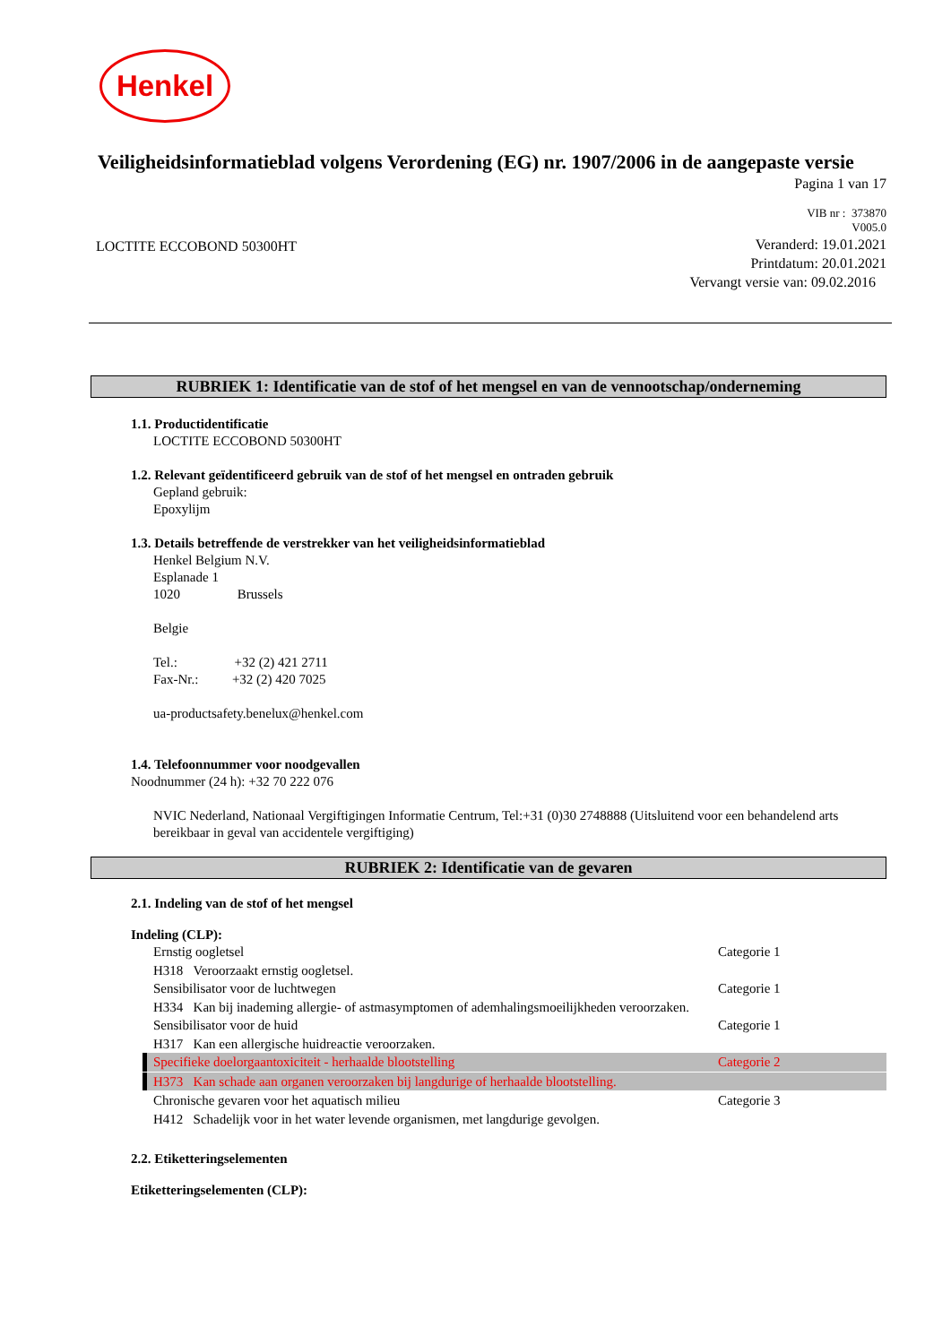Henkel
Veiligheidsinformatieblad volgens Verordening (EG) nr. 1907/2006 in de aangepaste versie
Pagina 1 van 17
LOCTITE ECCOBOND 50300HT
VIB nr : 373870
V005.0
Veranderd: 19.01.2021
Printdatum: 20.01.2021
Vervangt versie van: 09.02.2016
RUBRIEK 1: Identificatie van de stof of het mengsel en van de vennootschap/onderneming
1.1. Productidentificatie
LOCTITE ECCOBOND 50300HT
1.2. Relevant geïdentificeerd gebruik van de stof of het mengsel en ontraden gebruik
Gepland gebruik:
Epoxylijm
1.3. Details betreffende de verstrekker van het veiligheidsinformatieblad
Henkel Belgium N.V.
Esplanade 1
1020 Brussels
Belgie
Tel.: +32 (2) 421 2711
Fax-Nr.: +32 (2) 420 7025
ua-productsafety.benelux@henkel.com
1.4. Telefoonnummer voor noodgevallen
Noodnummer (24 h): +32 70 222 076
NVIC Nederland, Nationaal Vergiftigingen Informatie Centrum, Tel:+31 (0)30 2748888 (Uitsluitend voor een behandelend arts bereikbaar in geval van accidentele vergiftiging)
RUBRIEK 2: Identificatie van de gevaren
2.1. Indeling van de stof of het mengsel
Indeling (CLP):
Ernstig oogletsel Categorie 1
H318 Veroorzaakt ernstig oogletsel.
Sensibilisator voor de luchtwegen Categorie 1
H334 Kan bij inademing allergie- of astmasymptomen of ademhalingsmoeilijkheden veroorzaken.
Sensibilisator voor de huid Categorie 1
H317 Kan een allergische huidreactie veroorzaken.
Specifieke doelorgaantoxiciteit - herhaalde blootstelling Categorie 2
H373 Kan schade aan organen veroorzaken bij langdurige of herhaalde blootstelling.
Chronische gevaren voor het aquatisch milieu Categorie 3
H412 Schadelijk voor in het water levende organismen, met langdurige gevolgen.
2.2. Etiketteringselementen
Etiketteringselementen (CLP):